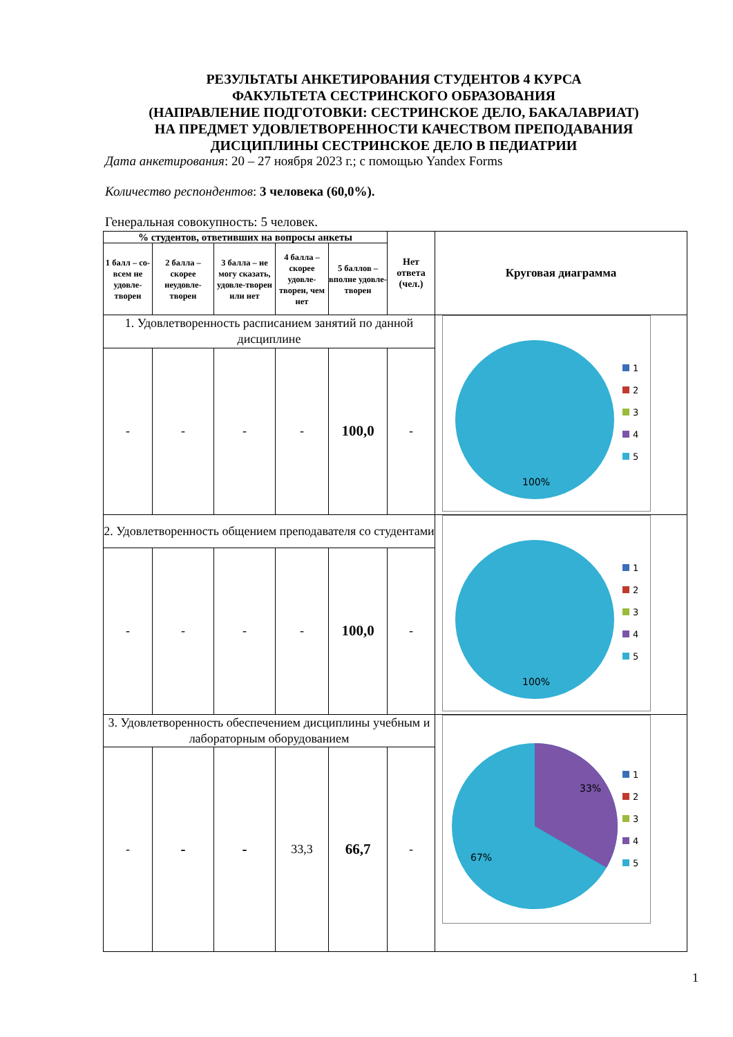РЕЗУЛЬТАТЫ АНКЕТИРОВАНИЯ СТУДЕНТОВ 4 КУРСА
ФАКУЛЬТЕТА СЕСТРИНСКОГО ОБРАЗОВАНИЯ
(НАПРАВЛЕНИЕ ПОДГОТОВКИ: СЕСТРИНСКОЕ ДЕЛО, БАКАЛАВРИАТ)
НА ПРЕДМЕТ УДОВЛЕТВОРЕННОСТИ КАЧЕСТВОМ ПРЕПОДАВАНИЯ
ДИСЦИПЛИНЫ СЕСТРИНСКОЕ ДЕЛО В ПЕДИАТРИИ
Дата анкетирования: 20 – 27 ноября 2023 г.; с помощью Yandex Forms
Количество респондентов: 3 человека (60,0%).
Генеральная совокупность: 5 человек.
| % студентов, ответивших на вопросы анкеты | | | | | Нет ответа (чел.) | Круговая диаграмма |
| --- | --- | --- | --- | --- | --- | --- |
| 1 балл – со-всем не удовле-творен | 2 балла – скорее неудовле-творен | 3 балла – не могу сказать, удовле-творен или нет | 4 балла – скорее удовле-творен, чем нет | 5 баллов – вполне удовле-творен | | |
| 1. Удовлетворенность расписанием занятий по данной дисциплине | | | | | | 100% 1 2 3 4 5 |
| - | - | - | - | 100,0 | - | |
| 2. Удовлетворенность общением преподавателя со студентами | | | | | | 100% 1 2 3 4 5 |
| - | - | - | - | 100,0 | - | |
| 3. Удовлетворенность обеспечением дисциплины учебным и лабораторным оборудованием | | | | | | 33% 67% 1 2 3 4 5 |
| - | - | - | 33,3 | 66,7 | - | |
1